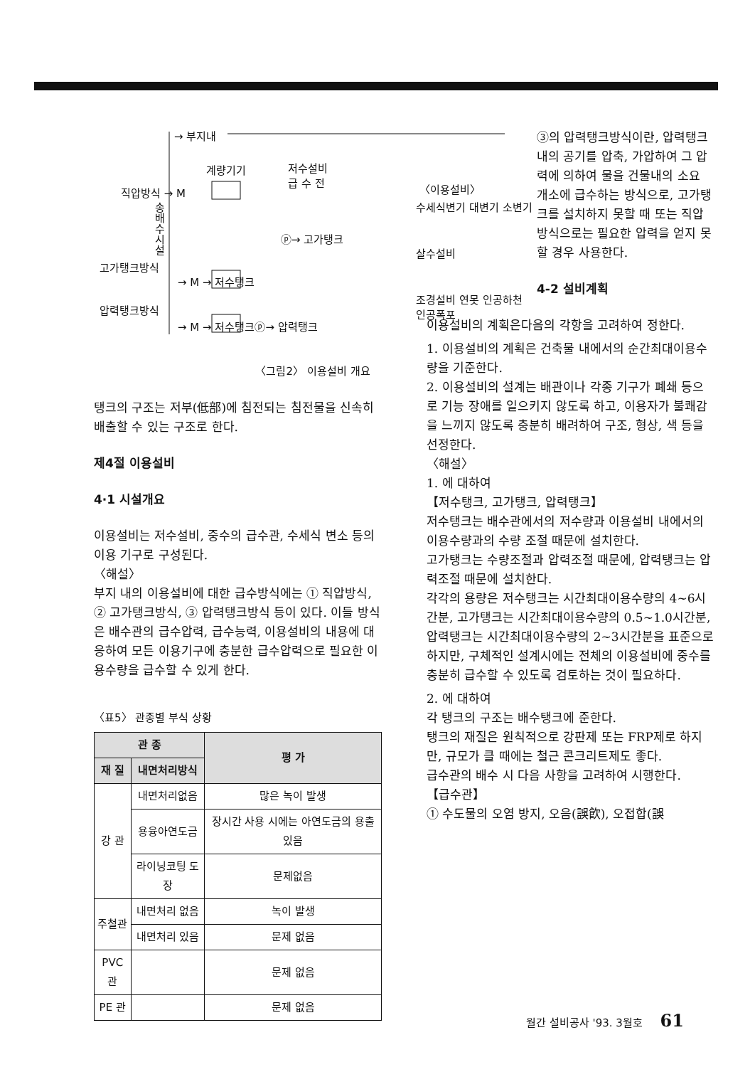→ 부지내
계량기기
저수설비
급 수 전
직압방식 → M
송 배 수 시 설
고가탱크방식
→ M → 저수탱크
ⓟ→ 고가탱크
압력탱크방식
→ M → 저수탱크ⓟ→ 압력탱크
〈이용설비〉
수세식변기 대변기 소변기
살수설비
조경설비 연못 인공하천 인공폭포
〈그림2〉 이용설비 개요
탱크의 구조는 저부(低部)에 침전되는 침전물을 신속히 배출할 수 있는 구조로 한다.
제4절 이용설비
4·1 시설개요
이용설비는 저수설비, 중수의 급수관, 수세식 변소 등의 이용 기구로 구성된다.
〈해설〉
부지 내의 이용설비에 대한 급수방식에는 ① 직압방식, ② 고가탱크방식, ③ 압력탱크방식 등이 있다. 이들 방식은 배수관의 급수압력, 급수능력, 이용설비의 내용에 대응하여 모든 이용기구에 충분한 급수압력으로 필요한 이용수량을 급수할 수 있게 한다.
〈표5〉 관종별 부식 상황
| 관 종 | | 평 가 |
| --- | --- | --- |
| 재 질 | 내면처리방식 | |
| 강 관 | 내면처리없음 | 많은 녹이 발생 |
| | 용융아연도금 | 장시간 사용 시에는 아연도금의 용출 있음 |
| | 라이닝코팅 도장 | 문제없음 |
| 주철관 | 내면처리 없음 | 녹이 발생 |
| | 내면처리 있음 | 문제 없음 |
| PVC관 | | 문제 없음 |
| PE 관 | | 문제 없음 |
③의 압력탱크방식이란, 압력탱크 내의 공기를 압축, 가압하여 그 압력에 의하여 물을 건물내의 소요 개소에 급수하는 방식으로, 고가탱크를 설치하지 못할 때 또는 직압방식으로는 필요한 압력을 얻지 못할 경우 사용한다.
4-2 설비계획
이용설비의 계획은다음의 각항을 고려하여 정한다.
1. 이용설비의 계획은 건축물 내에서의 순간최대이용수량을 기준한다.
2. 이용설비의 설계는 배관이나 각종 기구가 폐쇄 등으로 기능 장애를 일으키지 않도록 하고, 이용자가 불쾌감을 느끼지 않도록 충분히 배려하여 구조, 형상, 색 등을 선정한다.
〈해설〉
1. 에 대하여
【저수탱크, 고가탱크, 압력탱크】
저수탱크는 배수관에서의 저수량과 이용설비 내에서의 이용수량과의 수량 조절 때문에 설치한다.
고가탱크는 수량조절과 압력조절 때문에, 압력탱크는 압력조절 때문에 설치한다.
각각의 용량은 저수탱크는 시간최대이용수량의 4~6시간분, 고가탱크는 시간최대이용수량의 0.5~1.0시간분, 압력탱크는 시간최대이용수량의 2~3시간분을 표준으로 하지만, 구체적인 설계시에는 전체의 이용설비에 중수를 충분히 급수할 수 있도록 검토하는 것이 필요하다.
2. 에 대하여
각 탱크의 구조는 배수탱크에 준한다.
탱크의 재질은 원칙적으로 강판제 또는 FRP제로 하지만, 규모가 클 때에는 철근 콘크리트제도 좋다.
급수관의 배수 시 다음 사항을 고려하여 시행한다.
【급수관】
① 수도물의 오염 방지, 오음(誤飮), 오접합(誤
월간 설비공사 '93. 3월호 61